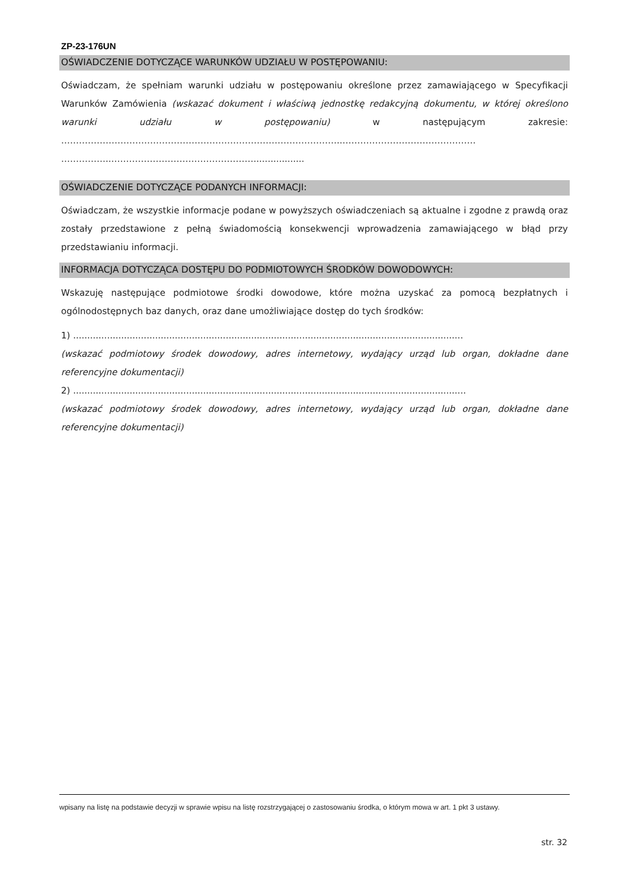ZP-23-176UN
OŚWIADCZENIE DOTYCZĄCE WARUNKÓW UDZIAŁU W POSTĘPOWANIU:
Oświadczam, że spełniam warunki udziału w postępowaniu określone przez zamawiającego w Specyfikacji Warunków Zamówienia (wskazać dokument i właściwą jednostkę redakcyjną dokumentu, w której określono warunki udziału w postępowaniu) w następującym zakresie: …………………………………………………………………………………..……………………………………… ……………..…………………………………………..................
OŚWIADCZENIE DOTYCZĄCE PODANYCH INFORMACJI:
Oświadczam, że wszystkie informacje podane w powyższych oświadczeniach są aktualne i zgodne z prawdą oraz zostały przedstawione z pełną świadomością konsekwencji wprowadzenia zamawiającego w błąd przy przedstawianiu informacji.
INFORMACJA DOTYCZĄCA DOSTĘPU DO PODMIOTOWYCH ŚRODKÓW DOWODOWYCH:
Wskazuję następujące podmiotowe środki dowodowe, które można uzyskać za pomocą bezpłatnych i ogólnodostępnych baz danych, oraz dane umożliwiające dostęp do tych środków:
1) ..........................................................................................................................................
(wskazać podmiotowy środek dowodowy, adres internetowy, wydający urząd lub organ, dokładne dane referencyjne dokumentacji)
2) ...........................................................................................................................................
(wskazać podmiotowy środek dowodowy, adres internetowy, wydający urząd lub organ, dokładne dane referencyjne dokumentacji)
wpisany na listę na podstawie decyzji w sprawie wpisu na listę rozstrzygającej o zastosowaniu środka, o którym mowa w art. 1 pkt 3 ustawy.
str. 32